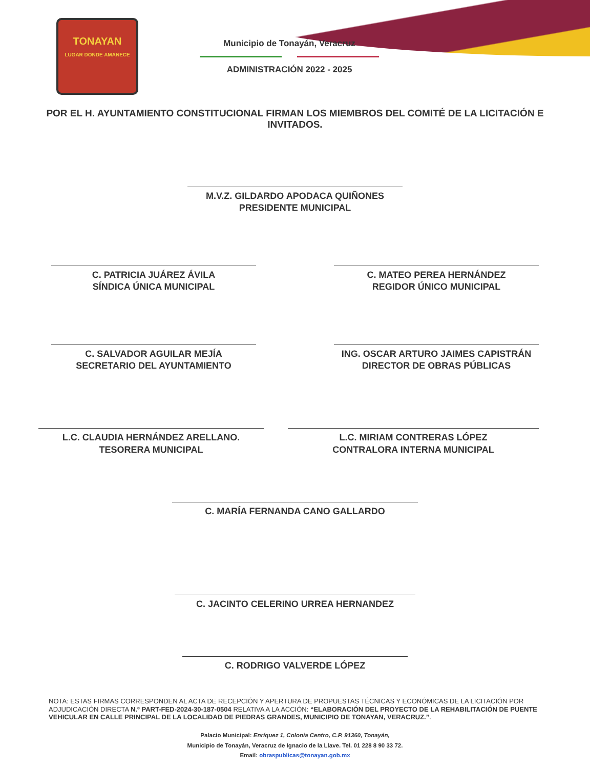TONAYAN
LUGAR DONDE AMANECE
Municipio de Tonayán, Veracruz
ADMINISTRACIÓN 2022 - 2025
POR EL H. AYUNTAMIENTO CONSTITUCIONAL FIRMAN LOS MIEMBROS DEL COMITÉ DE LA LICITACIÓN E INVITADOS.
M.V.Z. GILDARDO APODACA QUIÑONES
PRESIDENTE MUNICIPAL
C. PATRICIA JUÁREZ ÁVILA
SÍNDICA ÚNICA MUNICIPAL
C. MATEO PEREA HERNÁNDEZ
REGIDOR ÚNICO MUNICIPAL
C. SALVADOR AGUILAR MEJÍA
SECRETARIO DEL AYUNTAMIENTO
ING. OSCAR ARTURO JAIMES CAPISTRÁN
DIRECTOR DE OBRAS PÚBLICAS
L.C. CLAUDIA HERNÁNDEZ ARELLANO.
TESORERA MUNICIPAL
L.C. MIRIAM CONTRERAS LÓPEZ
CONTRALORA INTERNA MUNICIPAL
C. MARÍA FERNANDA CANO GALLARDO
C. JACINTO CELERINO URREA HERNANDEZ
C. RODRIGO VALVERDE LÓPEZ
NOTA: ESTAS FIRMAS CORRESPONDEN AL ACTA DE RECEPCIÓN Y APERTURA DE PROPUESTAS TÉCNICAS Y ECONÓMICAS DE LA LICITACIÓN POR ADJUDICACIÓN DIRECTA N.º PART-FED-2024-30-187-0504 RELATIVA A LA ACCIÓN: “ELABORACIÓN DEL PROYECTO DE LA REHABILITACIÓN DE PUENTE VEHICULAR EN CALLE PRINCIPAL DE LA LOCALIDAD DE PIEDRAS GRANDES, MUNICIPIO DE TONAYAN, VERACRUZ.”.
Palacio Municipal: Enríquez 1, Colonia Centro, C.P. 91360, Tonayán,
Municipio de Tonayán, Veracruz de Ignacio de la Llave. Tel. 01 228 8 90 33 72.
Email: obraspublicas@tonayan.gob.mx